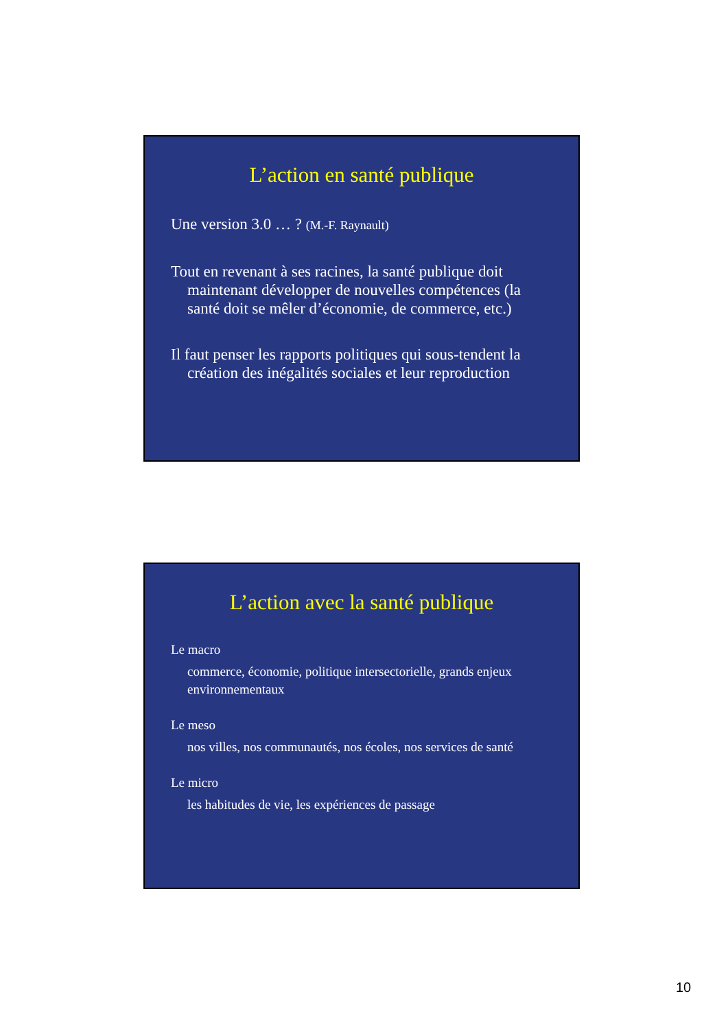L’action en santé publique
Une version 3.0 … ? (M.-F. Raynault)
Tout en revenant à ses racines, la santé publique doit maintenant développer de nouvelles compétences (la santé doit se mêler d’économie, de commerce, etc.)
Il faut penser les rapports politiques qui sous-tendent la création des inégalités sociales et leur reproduction
L’action avec la santé publique
Le macro
commerce, économie, politique intersectorielle, grands enjeux environnementaux
Le meso
nos villes, nos communautés, nos écoles, nos services de santé
Le micro
les habitudes de vie, les expériences de passage
10